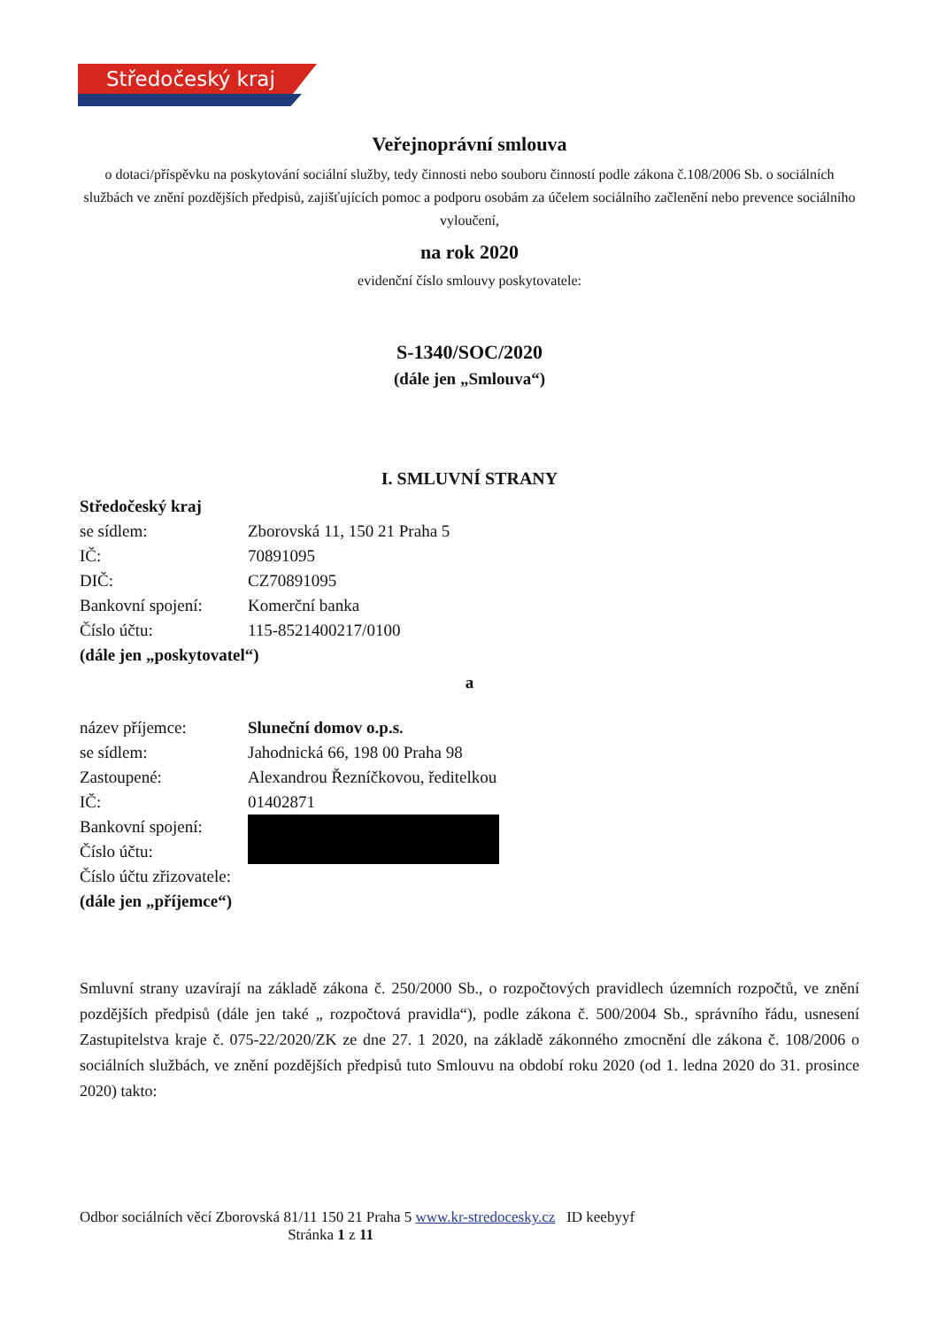Středočeský kraj
Veřejnoprávní smlouva
o dotaci/příspěvku na poskytování sociální služby, tedy činnosti nebo souboru činností podle zákona č.108/2006 Sb. o sociálních službách ve znění pozdějších předpisů, zajišťujících pomoc a podporu osobám za účelem sociálního začlenění nebo prevence sociálního vyloučení,
na rok 2020
evidenční číslo smlouvy poskytovatele:
S-1340/SOC/2020
(dále jen „Smlouva“)
I. SMLUVNÍ STRANY
Středočeský kraj
se sídlem: Zborovská 11, 150 21 Praha 5
IČ: 70891095
DIČ: CZ70891095
Bankovní spojení: Komerční banka
Číslo účtu: 115-8521400217/0100
(dále jen „poskytovatel“)
a
název příjemce: Sluneční domov o.p.s.
se sídlem: Jahodnická 66, 198 00 Praha 98
Zastoupené: Alexandrou Řezníčkovou, ředitelkou
IČ: 01402871
Bankovní spojení:
Číslo účtu:
Číslo účtu zřizovatele:
(dále jen „příjemce“)
Smluvní strany uzavírají na základě zákona č. 250/2000 Sb., o rozpočtových pravidlech územních rozpočtů, ve znění pozdějších předpisů (dále jen také „ rozpočtová pravidla“), podle zákona č. 500/2004 Sb., správního řádu, usnesení Zastupitelstva kraje č. 075-22/2020/ZK ze dne 27. 1 2020, na základě zákonného zmocnění dle zákona č. 108/2006 o sociálních službách, ve znění pozdějších předpisů tuto Smlouvu na období roku 2020 (od 1. ledna 2020 do 31. prosince 2020) takto:
Odbor sociálních věcí Zborovská 81/11 150 21 Praha 5 www.kr-stredocesky.cz ID keebyyf
Stránka 1 z 11